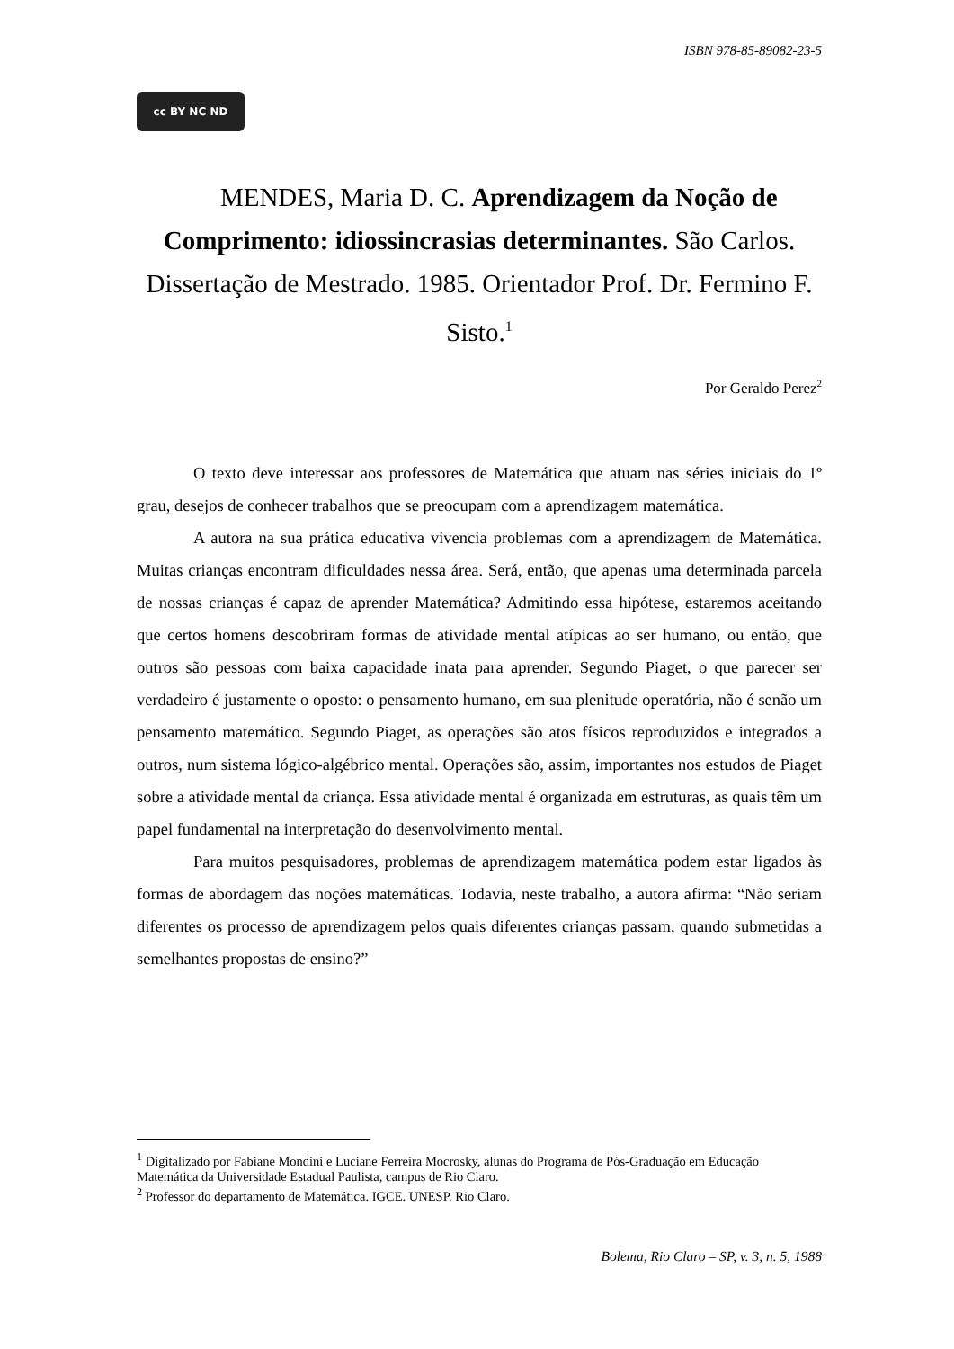ISBN 978-85-89082-23-5
cc BY NC ND
MENDES, Maria D. C. Aprendizagem da Noção de Comprimento: idiossincrasias determinantes. São Carlos. Dissertação de Mestrado. 1985. Orientador Prof. Dr. Fermino F. Sisto.<sup>1</sup>
Por Geraldo Perez<sup>2</sup>
O texto deve interessar aos professores de Matemática que atuam nas séries iniciais do 1º grau, desejos de conhecer trabalhos que se preocupam com a aprendizagem matemática.
A autora na sua prática educativa vivencia problemas com a aprendizagem de Matemática. Muitas crianças encontram dificuldades nessa área. Será, então, que apenas uma determinada parcela de nossas crianças é capaz de aprender Matemática? Admitindo essa hipótese, estaremos aceitando que certos homens descobriram formas de atividade mental atípicas ao ser humano, ou então, que outros são pessoas com baixa capacidade inata para aprender. Segundo Piaget, o que parecer ser verdadeiro é justamente o oposto: o pensamento humano, em sua plenitude operatória, não é senão um pensamento matemático. Segundo Piaget, as operações são atos físicos reproduzidos e integrados a outros, num sistema lógico-algébrico mental. Operações são, assim, importantes nos estudos de Piaget sobre a atividade mental da criança. Essa atividade mental é organizada em estruturas, as quais têm um papel fundamental na interpretação do desenvolvimento mental.
Para muitos pesquisadores, problemas de aprendizagem matemática podem estar ligados às formas de abordagem das noções matemáticas. Todavia, neste trabalho, a autora afirma: “Não seriam diferentes os processo de aprendizagem pelos quais diferentes crianças passam, quando submetidas a semelhantes propostas de ensino?”
<sup>1</sup> Digitalizado por Fabiane Mondini e Luciane Ferreira Mocrosky, alunas do Programa de Pós-Graduação em Educação Matemática da Universidade Estadual Paulista, campus de Rio Claro.
<sup>2</sup> Professor do departamento de Matemática. IGCE. UNESP. Rio Claro.
Bolema, Rio Claro – SP, v. 3, n. 5, 1988